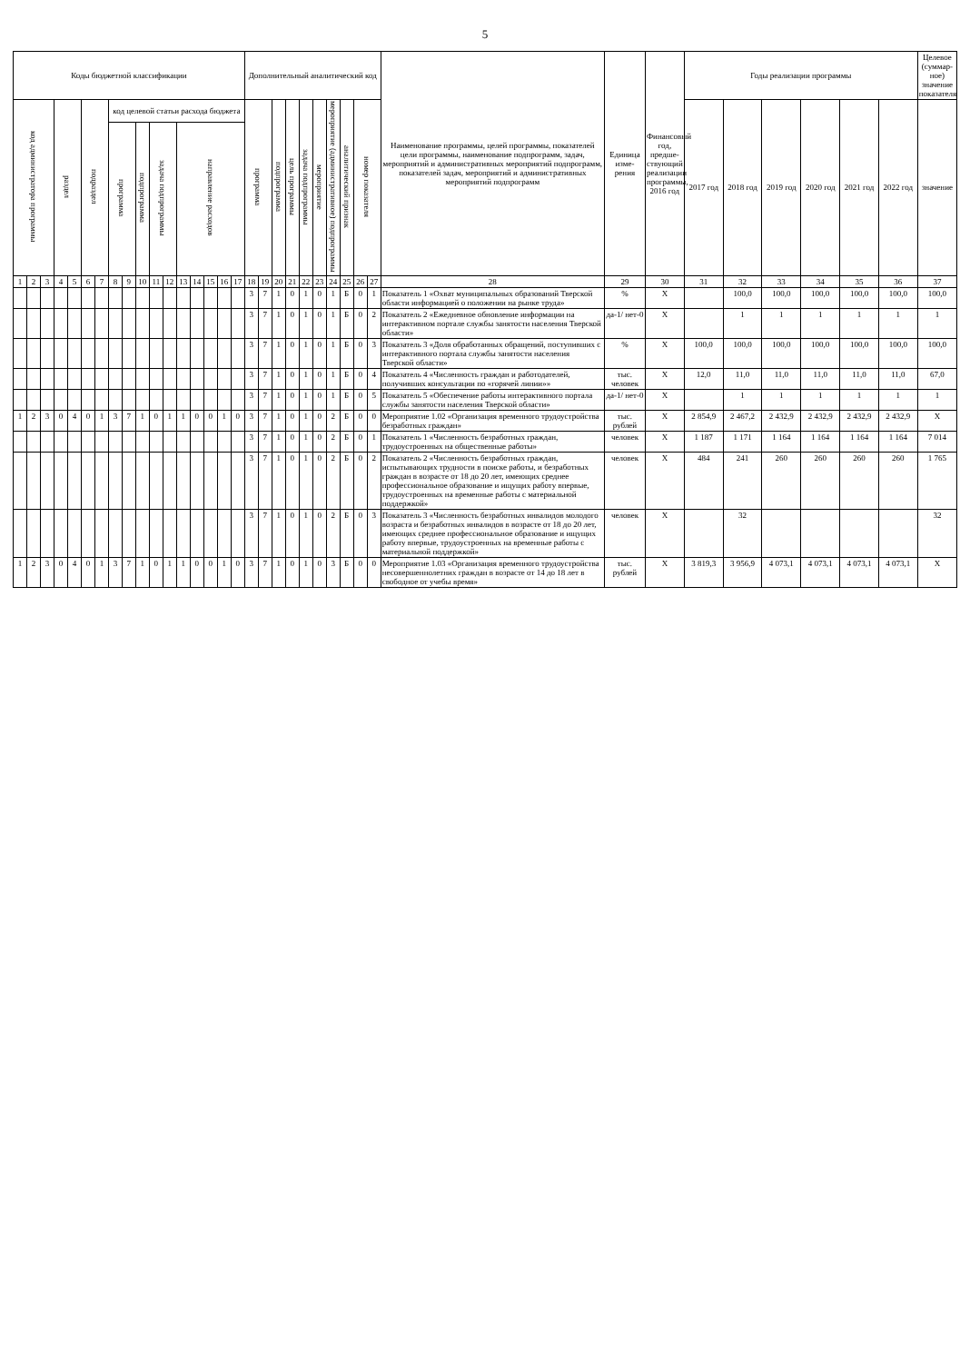5
| Коды бюджетной классификации | | | | | | | | | | | | | | | | | Дополнительный аналитический код | | | | | | | | | | Наименование программы, целей программы, показателей цели программы, наименование подпрограмм, задач, мероприятий и административных мероприятий подпрограмм, показателей задач, мероприятий и административных мероприятий подпрограмм | Единица изме-рения | Финансовый год, предше-ствующий реализации программы, 2016 год | Годы реализации программы | | | | | | Целевое (суммар-ное) значение показателя |
| --- | --- | --- | --- | --- | --- | --- | --- | --- | --- | --- | --- | --- | --- | --- | --- | --- | --- | --- | --- | --- | --- | --- | --- | --- | --- | --- | --- | --- | --- | --- | --- | --- | --- | --- | --- | --- |
| код администратора программы | | | раздел | | подраздел | | код целевой статьи расхода бюджета | | | | | | | | | | программа | | подпрограмма | цель программы | задача подпрограммы | мероприятие | мероприятие (административное) подпрограммы | аналитический признак | номер показателя | | | | | 2017 год | 2018 год | 2019 год | 2020 год | 2021 год | 2022 год | значение |
| | | | | | | | программа | | подпрограмма | задача подпрограммы | | направление расходов | | | | | | | | | | | | | | | | | | | | | | | | |
| 1 | 2 | 3 | 4 | 5 | 6 | 7 | 8 | 9 | 10 | 11 | 12 | 13 | 14 | 15 | 16 | 17 | 18 | 19 | 20 | 21 | 22 | 23 | 24 | 25 | 26 | 27 | 28 | 29 | 30 | 31 | 32 | 33 | 34 | 35 | 36 | 37 |
| | | | | | | | | | | | | | | | | | 3 | 7 | 1 | 0 | 1 | 0 | 1 | Б | 0 | 1 | Показатель 1 «Охват муниципальных образований Тверской области информацией о положении на рынке труда» | % | X | | 100,0 | 100,0 | 100,0 | 100,0 | 100,0 | 100,0 |
| | | | | | | | | | | | | | | | | | 3 | 7 | 1 | 0 | 1 | 0 | 1 | Б | 0 | 2 | Показатель 2 «Ежедневное обновление информации на интерактивном портале службы занятости населения Тверской области» | да-1/ нет-0 | X | | 1 | 1 | 1 | 1 | 1 | 1 |
| | | | | | | | | | | | | | | | | | 3 | 7 | 1 | 0 | 1 | 0 | 1 | Б | 0 | 3 | Показатель 3 «Доля обработанных обращений, поступивших с интерактивного портала службы занятости населения Тверской области» | % | X | 100,0 | 100,0 | 100,0 | 100,0 | 100,0 | 100,0 | 100,0 |
| | | | | | | | | | | | | | | | | | 3 | 7 | 1 | 0 | 1 | 0 | 1 | Б | 0 | 4 | Показатель 4 «Численность граждан и работодателей, получивших консультации по «горячей линии»» | тыс. человек | X | 12,0 | 11,0 | 11,0 | 11,0 | 11,0 | 11,0 | 67,0 |
| | | | | | | | | | | | | | | | | | 3 | 7 | 1 | 0 | 1 | 0 | 1 | Б | 0 | 5 | Показатель 5 «Обеспечение работы интерактивного портала службы занятости населения Тверской области» | да-1/ нет-0 | X | | 1 | 1 | 1 | 1 | 1 | 1 |
| 1 | 2 | 3 | 0 | 4 | 0 | 1 | 3 | 7 | 1 | 0 | 1 | 1 | 0 | 0 | 1 | 0 | 3 | 7 | 1 | 0 | 1 | 0 | 2 | Б | 0 | 0 | Мероприятие 1.02 «Организация временного трудоустройства безработных граждан» | тыс. рублей | X | 2 854,9 | 2 467,2 | 2 432,9 | 2 432,9 | 2 432,9 | 2 432,9 | X |
| | | | | | | | | | | | | | | | | | 3 | 7 | 1 | 0 | 1 | 0 | 2 | Б | 0 | 1 | Показатель 1 «Численность безработных граждан, трудоустроенных на общественные работы» | человек | X | 1 187 | 1 171 | 1 164 | 1 164 | 1 164 | 1 164 | 7 014 |
| | | | | | | | | | | | | | | | | | 3 | 7 | 1 | 0 | 1 | 0 | 2 | Б | 0 | 2 | Показатель 2 «Численность безработных граждан, испытывающих трудности в поиске работы, и безработных граждан в возрасте от 18 до 20 лет, имеющих среднее профессиональное образование и ищущих работу впервые, трудоустроенных на временные работы с материальной поддержкой» | человек | X | 484 | 241 | 260 | 260 | 260 | 260 | 1 765 |
| | | | | | | | | | | | | | | | | | 3 | 7 | 1 | 0 | 1 | 0 | 2 | Б | 0 | 3 | Показатель 3 «Численность безработных инвалидов молодого возраста и безработных инвалидов в возрасте от 18 до 20 лет, имеющих среднее профессиональное образование и ищущих работу впервые, трудоустроенных на временные работы с материальной поддержкой» | человек | X | | 32 | | | | | 32 |
| 1 | 2 | 3 | 0 | 4 | 0 | 1 | 3 | 7 | 1 | 0 | 1 | 1 | 0 | 0 | 1 | 0 | 3 | 7 | 1 | 0 | 1 | 0 | 3 | Б | 0 | 0 | Мероприятие 1.03 «Организация временного трудоустройства несовершеннолетних граждан в возрасте от 14 до 18 лет в свободное от учебы время» | тыс. рублей | X | 3 819,3 | 3 956,9 | 4 073,1 | 4 073,1 | 4 073,1 | 4 073,1 | X |